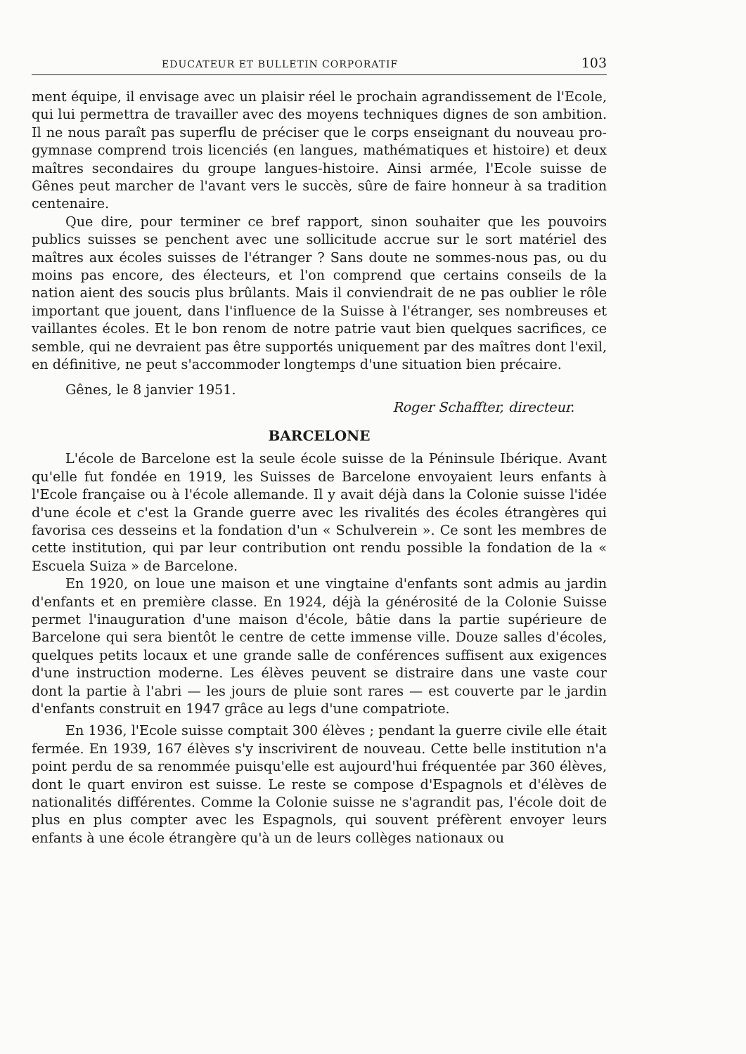EDUCATEUR ET BULLETIN CORPORATIF 103
ment équipe, il envisage avec un plaisir réel le prochain agrandissement de l'Ecole, qui lui permettra de travailler avec des moyens techniques dignes de son ambition. Il ne nous paraît pas superflu de préciser que le corps enseignant du nouveau pro-gymnase comprend trois licenciés (en langues, mathématiques et histoire) et deux maîtres secondaires du groupe langues-histoire. Ainsi armée, l'Ecole suisse de Gênes peut marcher de l'avant vers le succès, sûre de faire honneur à sa tradition centenaire.
Que dire, pour terminer ce bref rapport, sinon souhaiter que les pouvoirs publics suisses se penchent avec une sollicitude accrue sur le sort matériel des maîtres aux écoles suisses de l'étranger ? Sans doute ne sommes-nous pas, ou du moins pas encore, des électeurs, et l'on comprend que certains conseils de la nation aient des soucis plus brûlants. Mais il conviendrait de ne pas oublier le rôle important que jouent, dans l'influence de la Suisse à l'étranger, ses nombreuses et vaillantes écoles. Et le bon renom de notre patrie vaut bien quelques sacrifices, ce semble, qui ne devraient pas être supportés uniquement par des maîtres dont l'exil, en définitive, ne peut s'accommoder longtemps d'une situation bien précaire.
Gênes, le 8 janvier 1951.
Roger Schaffter, directeur.
BARCELONE
L'école de Barcelone est la seule école suisse de la Péninsule Ibérique. Avant qu'elle fut fondée en 1919, les Suisses de Barcelone envoyaient leurs enfants à l'Ecole française ou à l'école allemande. Il y avait déjà dans la Colonie suisse l'idée d'une école et c'est la Grande guerre avec les rivalités des écoles étrangères qui favorisa ces desseins et la fondation d'un « Schulverein ». Ce sont les membres de cette institution, qui par leur contribution ont rendu possible la fondation de la « Escuela Suiza » de Barcelone.
En 1920, on loue une maison et une vingtaine d'enfants sont admis au jardin d'enfants et en première classe. En 1924, déjà la générosité de la Colonie Suisse permet l'inauguration d'une maison d'école, bâtie dans la partie supérieure de Barcelone qui sera bientôt le centre de cette immense ville. Douze salles d'écoles, quelques petits locaux et une grande salle de conférences suffisent aux exigences d'une instruction moderne. Les élèves peuvent se distraire dans une vaste cour dont la partie à l'abri — les jours de pluie sont rares — est couverte par le jardin d'enfants construit en 1947 grâce au legs d'une compatriote.
En 1936, l'Ecole suisse comptait 300 élèves ; pendant la guerre civile elle était fermée. En 1939, 167 élèves s'y inscrivirent de nouveau. Cette belle institution n'a point perdu de sa renommée puisqu'elle est aujourd'hui fréquentée par 360 élèves, dont le quart environ est suisse. Le reste se compose d'Espagnols et d'élèves de nationalités différentes. Comme la Colonie suisse ne s'agrandit pas, l'école doit de plus en plus compter avec les Espagnols, qui souvent préfèrent envoyer leurs enfants à une école étrangère qu'à un de leurs collèges nationaux ou